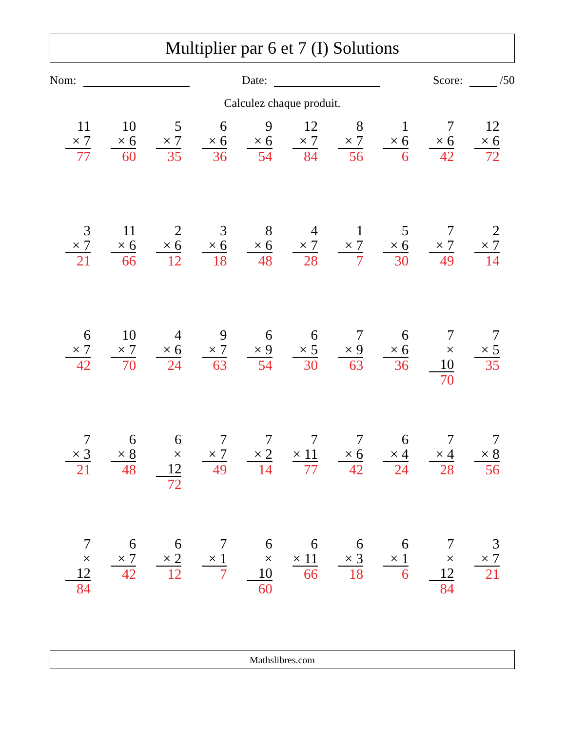Multiplier par 6 et 7 (I) Solutions
Nom: Date: Score: /50
Calculez chaque produit.
| 11 × 7 77 | 10 × 6 60 | 5 × 7 35 | 6 × 6 36 | 9 × 6 54 | 12 × 7 84 | 8 × 7 56 | 1 × 6 6 | 7 × 6 42 | 12 × 6 72 |
| 3 × 7 21 | 11 × 6 66 | 2 × 6 12 | 3 × 6 18 | 8 × 6 48 | 4 × 7 28 | 1 × 7 7 | 5 × 6 30 | 7 × 7 49 | 2 × 7 14 |
| 6 × 7 42 | 10 × 7 70 | 4 × 6 24 | 9 × 7 63 | 6 × 9 54 | 6 × 5 30 | 7 × 9 63 | 6 × 6 36 | 7 × 10 70 | 7 × 5 35 |
| 7 × 3 21 | 6 × 8 48 | 6 × 12 72 | 7 × 7 49 | 7 × 2 14 | 7 × 11 77 | 7 × 6 42 | 6 × 4 24 | 7 × 4 28 | 7 × 8 56 |
| 7 × 12 84 | 6 × 7 42 | 6 × 2 12 | 7 × 1 7 | 6 × 10 60 | 6 × 11 66 | 6 × 3 18 | 6 × 1 6 | 7 × 12 84 | 3 × 7 21 |
Mathslibres.com